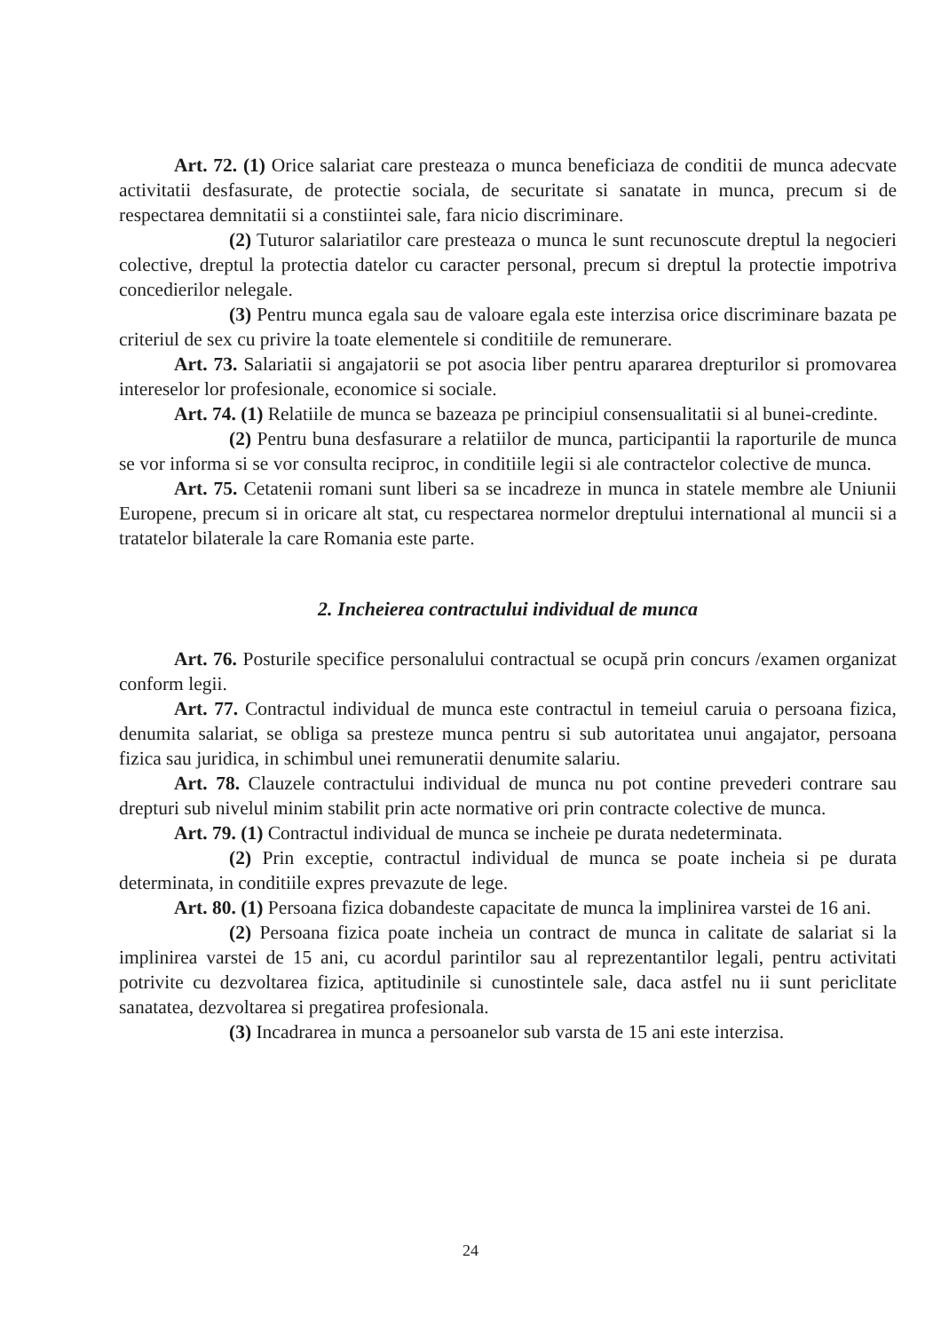Art. 72. (1) Orice salariat care presteaza o munca beneficiaza de conditii de munca adecvate activitatii desfasurate, de protectie sociala, de securitate si sanatate in munca, precum si de respectarea demnitatii si a constiintei sale, fara nicio discriminare.
(2) Tuturor salariatilor care presteaza o munca le sunt recunoscute dreptul la negocieri colective, dreptul la protectia datelor cu caracter personal, precum si dreptul la protectie impotriva concedierilor nelegale.
(3) Pentru munca egala sau de valoare egala este interzisa orice discriminare bazata pe criteriul de sex cu privire la toate elementele si conditiile de remunerare.
Art. 73. Salariatii si angajatorii se pot asocia liber pentru apararea drepturilor si promovarea intereselor lor profesionale, economice si sociale.
Art. 74. (1) Relatiile de munca se bazeaza pe principiul consensualitatii si al bunei-credinte.
(2) Pentru buna desfasurare a relatiilor de munca, participantii la raporturile de munca se vor informa si se vor consulta reciproc, in conditiile legii si ale contractelor colective de munca.
Art. 75. Cetatenii romani sunt liberi sa se incadreze in munca in statele membre ale Uniunii Europene, precum si in oricare alt stat, cu respectarea normelor dreptului international al muncii si a tratatelor bilaterale la care Romania este parte.
2. Incheierea contractului individual de munca
Art. 76. Posturile specifice personalului contractual se ocupă prin concurs /examen organizat conform legii.
Art. 77. Contractul individual de munca este contractul in temeiul caruia o persoana fizica, denumita salariat, se obliga sa presteze munca pentru si sub autoritatea unui angajator, persoana fizica sau juridica, in schimbul unei remuneratii denumite salariu.
Art. 78. Clauzele contractului individual de munca nu pot contine prevederi contrare sau drepturi sub nivelul minim stabilit prin acte normative ori prin contracte colective de munca.
Art. 79. (1) Contractul individual de munca se incheie pe durata nedeterminata.
(2) Prin exceptie, contractul individual de munca se poate incheia si pe durata determinata, in conditiile expres prevazute de lege.
Art. 80. (1) Persoana fizica dobandeste capacitate de munca la implinirea varstei de 16 ani.
(2) Persoana fizica poate incheia un contract de munca in calitate de salariat si la implinirea varstei de 15 ani, cu acordul parintilor sau al reprezentantilor legali, pentru activitati potrivite cu dezvoltarea fizica, aptitudinile si cunostintele sale, daca astfel nu ii sunt periclitate sanatatea, dezvoltarea si pregatirea profesionala.
(3) Incadrarea in munca a persoanelor sub varsta de 15 ani este interzisa.
24